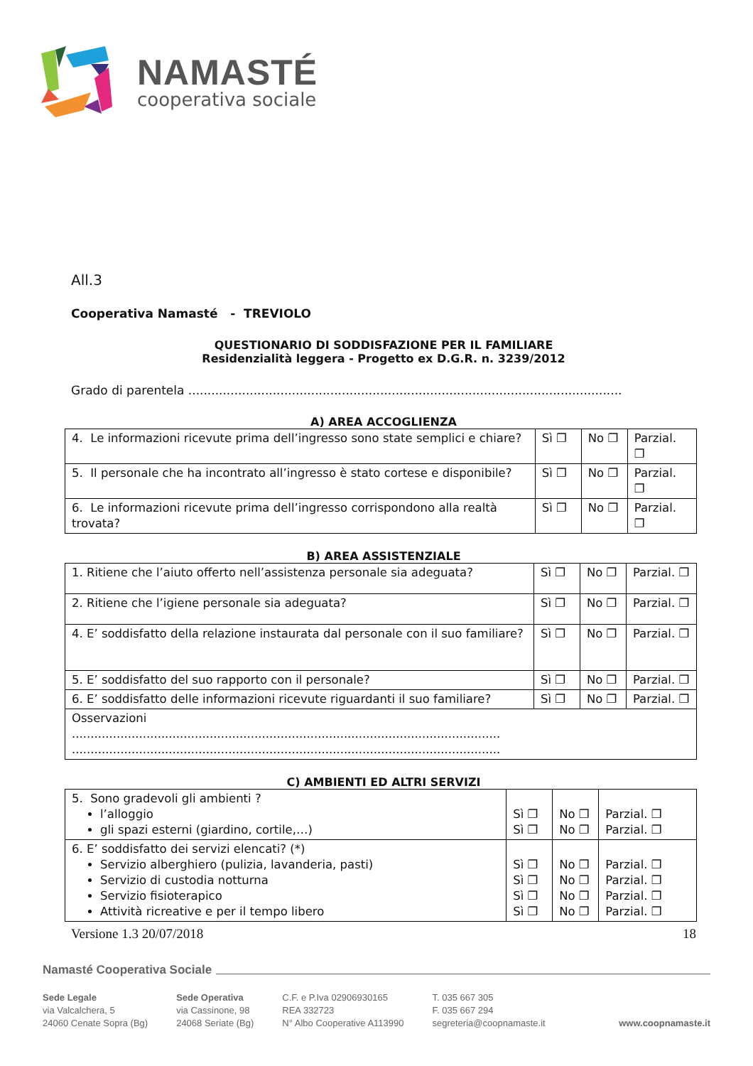NAMASTÉ
cooperativa sociale
All.3
Cooperativa Namasté - TREVIOLO
QUESTIONARIO DI SODDISFAZIONE PER IL FAMILIARE
Residenzialità leggera - Progetto ex D.G.R. n. 3239/2012
Grado di parentela .................................................................................................................
A) AREA ACCOGLIENZA
| 4. Le informazioni ricevute prima dell’ingresso sono state semplici e chiare? | Sì ❐ | No ❐ | Parzial. ❐ |
| 5. Il personale che ha incontrato all’ingresso è stato cortese e disponibile? | Sì ❐ | No ❐ | Parzial. ❐ |
| 6. Le informazioni ricevute prima dell’ingresso corrispondono alla realtà trovata? | Sì ❐ | No ❐ | Parzial. ❐ |
B) AREA ASSISTENZIALE
| 1. Ritiene che l’aiuto offerto nell’assistenza personale sia adeguata? | Sì ❐ | No ❐ | Parzial. ❐ |
| 2. Ritiene che l’igiene personale sia adeguata? | Sì ❐ | No ❐ | Parzial. ❐ |
| 4. E’ soddisfatto della relazione instaurata dal personale con il suo familiare? | Sì ❐ | No ❐ | Parzial. ❐ |
| 5. E’ soddisfatto del suo rapporto con il personale? | Sì ❐ | No ❐ | Parzial. ❐ |
| 6. E’ soddisfatto delle informazioni ricevute riguardanti il suo familiare? | Sì ❐ | No ❐ | Parzial. ❐ |
| Osservazioni ................................................................................................................... ................................................................................................................... | | | |
C) AMBIENTI ED ALTRI SERVIZI
| 5. Sono gradevoli gli ambienti ? l’alloggio gli spazi esterni (giardino, cortile,…) | Sì ❐ Sì ❐ | No ❐ No ❐ | Parzial. ❐ Parzial. ❐ |
| 6. E’ soddisfatto dei servizi elencati? (*) Servizio alberghiero (pulizia, lavanderia, pasti) Servizio di custodia notturna Servizio fisioterapico Attività ricreative e per il tempo libero | Sì ❐ Sì ❐ Sì ❐ Sì ❐ | No ❐ No ❐ No ❐ No ❐ | Parzial. ❐ Parzial. ❐ Parzial. ❐ Parzial. ❐ |
Versione 1.3 20/07/2018 18
Namasté Cooperativa Sociale
Sede Legale
via Valcalchera, 5
24060 Cenate Sopra (Bg)
Sede Operativa
via Cassinone, 98
24068 Seriate (Bg)
C.F. e P.Iva 02906930165
REA 332723
N° Albo Cooperative A113990
T. 035 667 305
F. 035 667 294
segreteria@coopnamaste.it
www.coopnamaste.it